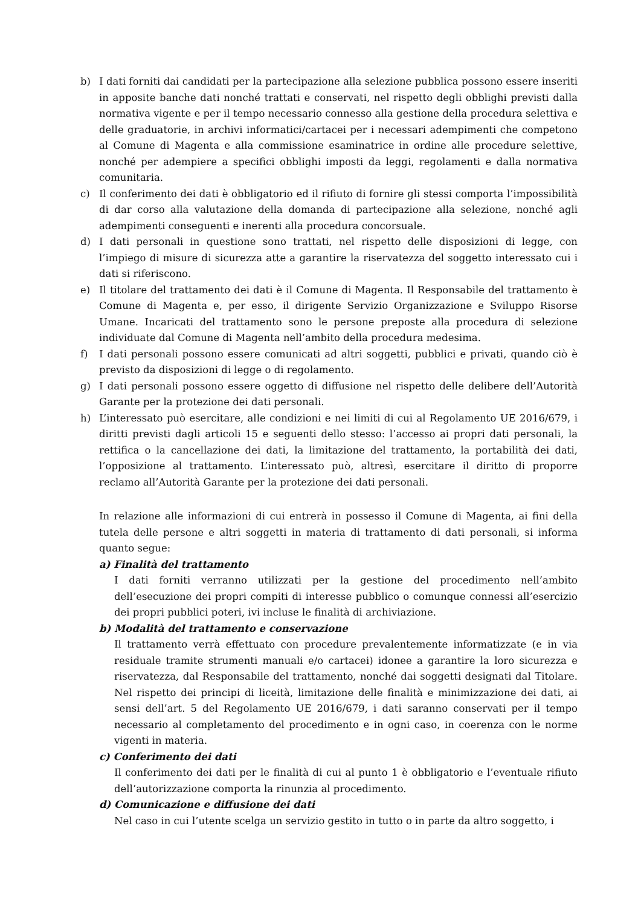b) I dati forniti dai candidati per la partecipazione alla selezione pubblica possono essere inseriti in apposite banche dati nonché trattati e conservati, nel rispetto degli obblighi previsti dalla normativa vigente e per il tempo necessario connesso alla gestione della procedura selettiva e delle graduatorie, in archivi informatici/cartacei per i necessari adempimenti che competono al Comune di Magenta e alla commissione esaminatrice in ordine alle procedure selettive, nonché per adempiere a specifici obblighi imposti da leggi, regolamenti e dalla normativa comunitaria.
c) Il conferimento dei dati è obbligatorio ed il rifiuto di fornire gli stessi comporta l’impossibilità di dar corso alla valutazione della domanda di partecipazione alla selezione, nonché agli adempimenti conseguenti e inerenti alla procedura concorsuale.
d) I dati personali in questione sono trattati, nel rispetto delle disposizioni di legge, con l’impiego di misure di sicurezza atte a garantire la riservatezza del soggetto interessato cui i dati si riferiscono.
e) Il titolare del trattamento dei dati è il Comune di Magenta. Il Responsabile del trattamento è Comune di Magenta e, per esso, il dirigente Servizio Organizzazione e Sviluppo Risorse Umane. Incaricati del trattamento sono le persone preposte alla procedura di selezione individuate dal Comune di Magenta nell’ambito della procedura medesima.
f) I dati personali possono essere comunicati ad altri soggetti, pubblici e privati, quando ciò è previsto da disposizioni di legge o di regolamento.
g) I dati personali possono essere oggetto di diffusione nel rispetto delle delibere dell’Autorità Garante per la protezione dei dati personali.
h) L’interessato può esercitare, alle condizioni e nei limiti di cui al Regolamento UE 2016/679, i diritti previsti dagli articoli 15 e seguenti dello stesso: l’accesso ai propri dati personali, la rettifica o la cancellazione dei dati, la limitazione del trattamento, la portabilità dei dati, l’opposizione al trattamento. L’interessato può, altresì, esercitare il diritto di proporre reclamo all’Autorità Garante per la protezione dei dati personali.
In relazione alle informazioni di cui entrerà in possesso il Comune di Magenta, ai fini della tutela delle persone e altri soggetti in materia di trattamento di dati personali, si informa quanto segue:
a) Finalità del trattamento
I dati forniti verranno utilizzati per la gestione del procedimento nell’ambito dell’esecuzione dei propri compiti di interesse pubblico o comunque connessi all’esercizio dei propri pubblici poteri, ivi incluse le finalità di archiviazione.
b) Modalità del trattamento e conservazione
Il trattamento verrà effettuato con procedure prevalentemente informatizzate (e in via residuale tramite strumenti manuali e/o cartacei) idonee a garantire la loro sicurezza e riservatezza, dal Responsabile del trattamento, nonché dai soggetti designati dal Titolare. Nel rispetto dei principi di liceità, limitazione delle finalità e minimizzazione dei dati, ai sensi dell’art. 5 del Regolamento UE 2016/679, i dati saranno conservati per il tempo necessario al completamento del procedimento e in ogni caso, in coerenza con le norme vigenti in materia.
c) Conferimento dei dati
Il conferimento dei dati per le finalità di cui al punto 1 è obbligatorio e l’eventuale rifiuto dell’autorizzazione comporta la rinunzia al procedimento.
d) Comunicazione e diffusione dei dati
Nel caso in cui l’utente scelga un servizio gestito in tutto o in parte da altro soggetto, i